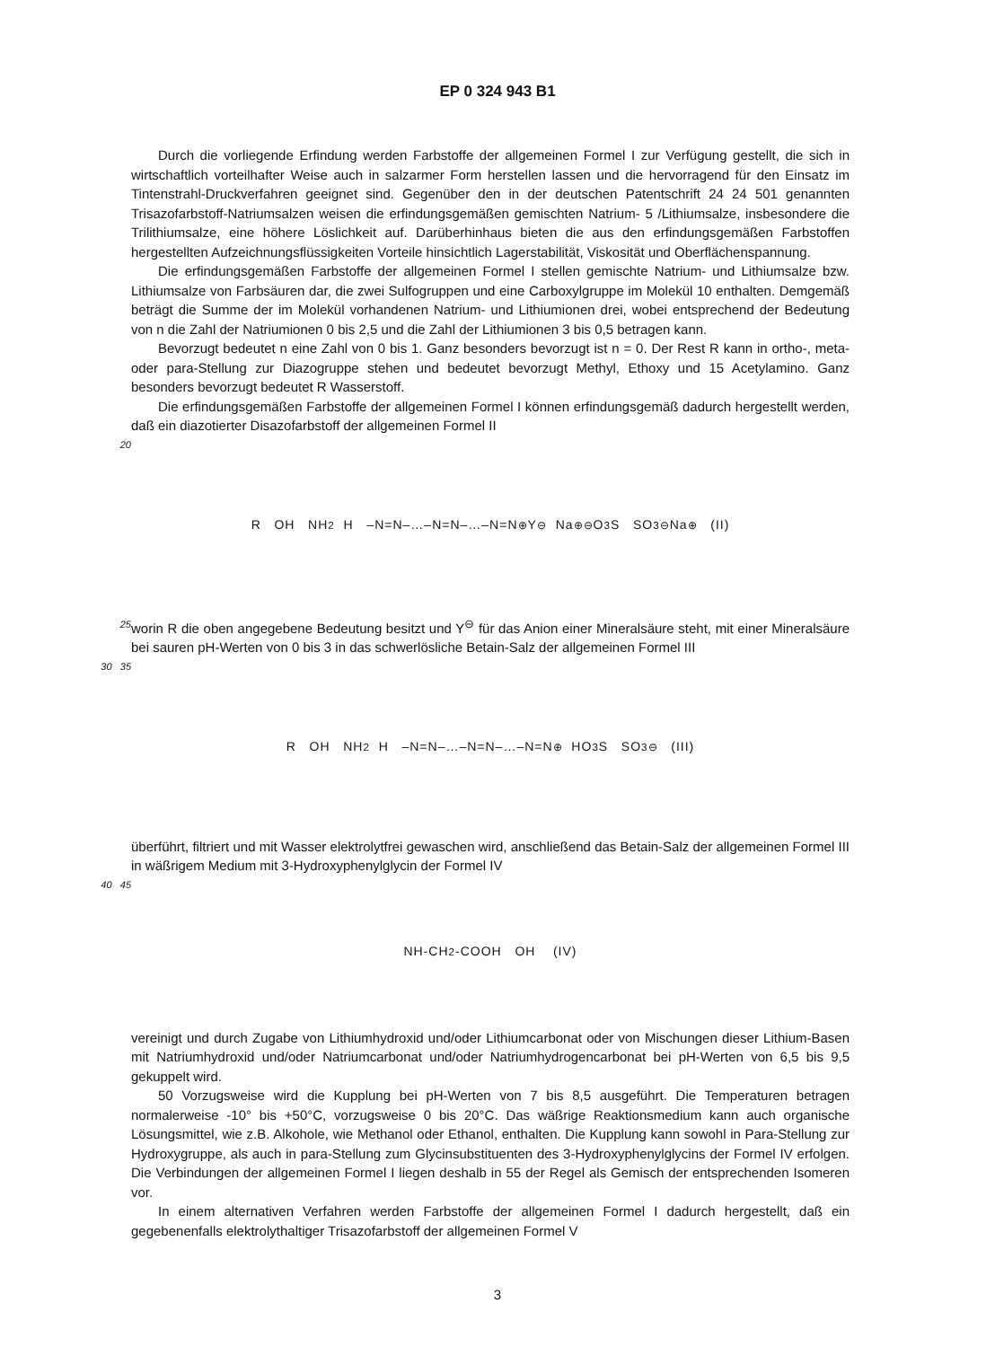EP 0 324 943 B1
Durch die vorliegende Erfindung werden Farbstoffe der allgemeinen Formel I zur Verfügung gestellt, die sich in wirtschaftlich vorteilhafter Weise auch in salzarmer Form herstellen lassen und die hervorragend für den Einsatz im Tintenstrahl-Druckverfahren geeignet sind. Gegenüber den in der deutschen Patentschrift 24 24 501 genannten Trisazofarbstoff-Natriumsalzen weisen die erfindungsgemäßen gemischten Natrium- 5 /Lithiumsalze, insbesondere die Trilithiumsalze, eine höhere Löslichkeit auf. Darüberhinhaus bieten die aus den erfindungsgemäßen Farbstoffen hergestellten Aufzeichnungsflüssigkeiten Vorteile hinsichtlich Lagerstabilität, Viskosität und Oberflächenspannung.
Die erfindungsgemäßen Farbstoffe der allgemeinen Formel I stellen gemischte Natrium- und Lithiumsalze bzw. Lithiumsalze von Farbsäuren dar, die zwei Sulfogruppen und eine Carboxylgruppe im Molekül 10 enthalten. Demgemäß beträgt die Summe der im Molekül vorhandenen Natrium- und Lithiumionen drei, wobei entsprechend der Bedeutung von n die Zahl der Natriumionen 0 bis 2,5 und die Zahl der Lithiumionen 3 bis 0,5 betragen kann.
Bevorzugt bedeutet n eine Zahl von 0 bis 1. Ganz besonders bevorzugt ist n = 0. Der Rest R kann in ortho-, meta- oder para-Stellung zur Diazogruppe stehen und bedeutet bevorzugt Methyl, Ethoxy und 15 Acetylamino. Ganz besonders bevorzugt bedeutet R Wasserstoff.
Die erfindungsgemäßen Farbstoffe der allgemeinen Formel I können erfindungsgemäß dadurch hergestellt werden, daß ein diazotierter Disazofarbstoff der allgemeinen Formel II
20
R OH NH<sub>2</sub> H –N=N–…–N=N–…–N=N<sup>⊕</sup>Y<sup>⊖</sup> Na<sup>⊕⊖</sup>O<sub>3</sub>S SO<sub>3</sub><sup>⊖</sup>Na<sup>⊕</sup> (II)
25
worin R die oben angegebene Bedeutung besitzt und Y<sup>⊖</sup> für das Anion einer Mineralsäure steht, mit einer Mineralsäure bei sauren pH-Werten von 0 bis 3 in das schwerlösliche Betain-Salz der allgemeinen Formel III
30 35
R OH NH<sub>2</sub> H –N=N–…–N=N–…–N=N<sup>⊕</sup> HO<sub>3</sub>S SO<sub>3</sub><sup>⊖</sup> (III)
überführt, filtriert und mit Wasser elektrolytfrei gewaschen wird, anschließend das Betain-Salz der allgemeinen Formel III in wäßrigem Medium mit 3-Hydroxyphenylglycin der Formel IV
40 45
NH-CH<sub>2</sub>-COOH OH (IV)
vereinigt und durch Zugabe von Lithiumhydroxid und/oder Lithiumcarbonat oder von Mischungen dieser Lithium-Basen mit Natriumhydroxid und/oder Natriumcarbonat und/oder Natriumhydrogencarbonat bei pH-Werten von 6,5 bis 9,5 gekuppelt wird.
50 Vorzugsweise wird die Kupplung bei pH-Werten von 7 bis 8,5 ausgeführt. Die Temperaturen betragen normalerweise -10° bis +50°C, vorzugsweise 0 bis 20°C. Das wäßrige Reaktionsmedium kann auch organische Lösungsmittel, wie z.B. Alkohole, wie Methanol oder Ethanol, enthalten. Die Kupplung kann sowohl in Para-Stellung zur Hydroxygruppe, als auch in para-Stellung zum Glycinsubstituenten des 3-Hydroxyphenylglycins der Formel IV erfolgen. Die Verbindungen der allgemeinen Formel I liegen deshalb in 55 der Regel als Gemisch der entsprechenden Isomeren vor.
In einem alternativen Verfahren werden Farbstoffe der allgemeinen Formel I dadurch hergestellt, daß ein gegebenenfalls elektrolythaltiger Trisazofarbstoff der allgemeinen Formel V
3